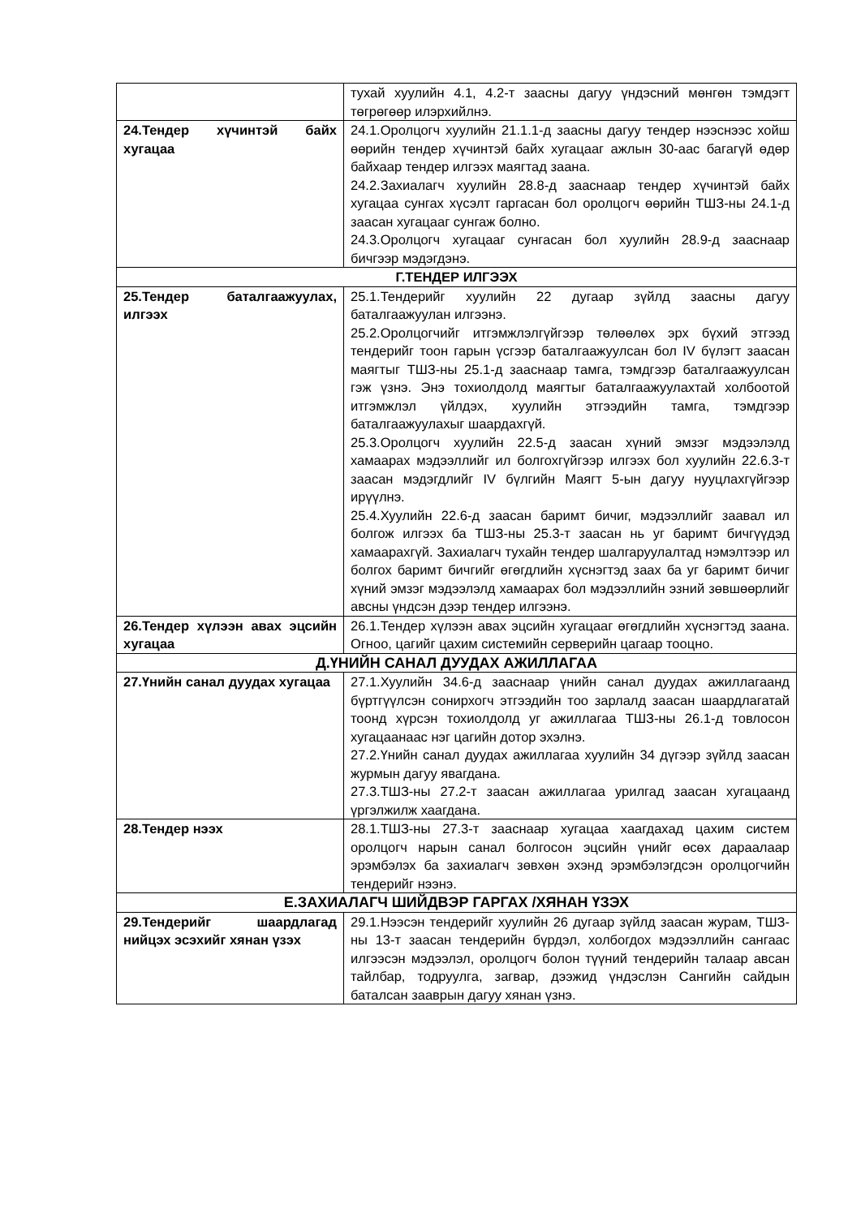| | тухай хуулийн 4.1, 4.2-т заасны дагуу үндэсний мөнгөн тэмдэгт төгрөгөөр илэрхийлнэ. |
| 24.Тендер хүчинтэй байх хугацаа | 24.1.Оролцогч хуулийн 21.1.1-д заасны дагуу тендер нээснээс хойш өөрийн тендер хүчинтэй байх хугацааг ажлын 30-аас багагүй өдөр байхаар тендер илгээх маягтад заана. 24.2.Захиалагч хуулийн 28.8-д зааснаар тендер хүчинтэй байх хугацаа сунгах хүсэлт гаргасан бол оролцогч өөрийн ТШЗ-ны 24.1-д заасан хугацааг сунгаж болно. 24.3.Оролцогч хугацааг сунгасан бол хуулийн 28.9-д зааснаар бичгээр мэдэгдэнэ. |
| Г.ТЕНДЕР ИЛГЭЭХ | |
| 25.Тендер баталгаажуулах, илгээх | 25.1.Тендерийг хуулийн 22 дугаар зүйлд заасны дагуу баталгаажуулан илгээнэ. 25.2.Оролцогчийг итгэмжлэлгүйгээр төлөөлөх эрх бүхий этгээд тендерийг тоон гарын үсгээр баталгаажуулсан бол IV бүлэгт заасан маягтыг ТШЗ-ны 25.1-д зааснаар тамга, тэмдгээр баталгаажуулсан гэж үзнэ. Энэ тохиолдолд маягтыг баталгаажуулахтай холбоотой итгэмжлэл үйлдэх, хуулийн этгээдийн тамга, тэмдгээр баталгаажуулахыг шаардахгүй. 25.3.Оролцогч хуулийн 22.5-д заасан хүний эмзэг мэдээлэлд хамаарах мэдээллийг ил болгохгүйгээр илгээх бол хуулийн 22.6.3-т заасан мэдэгдлийг IV бүлгийн Маягт 5-ын дагуу нууцлахгүйгээр ирүүлнэ. 25.4.Хуулийн 22.6-д заасан баримт бичиг, мэдээллийг заавал ил болгож илгээх ба ТШЗ-ны 25.3-т заасан нь уг баримт бичгүүдэд хамаарахгүй. Захиалагч тухайн тендер шалгаруулалтад нэмэлтээр ил болгох баримт бичгийг өгөгдлийн хүснэгтэд заах ба уг баримт бичиг хүний эмзэг мэдээлэлд хамаарах бол мэдээллийн эзний зөвшөөрлийг авсны үндсэн дээр тендер илгээнэ. |
| 26.Тендер хүлээн авах эцсийн хугацаа | 26.1.Тендер хүлээн авах эцсийн хугацааг өгөгдлийн хүснэгтэд заана. Огноо, цагийг цахим системийн серверийн цагаар тооцно. |
| Д.ҮНИЙН САНАЛ ДУУДАХ АЖИЛЛАГАА | |
| 27.Үнийн санал дуудах хугацаа | 27.1.Хуулийн 34.6-д зааснаар үнийн санал дуудах ажиллагаанд бүртгүүлсэн сонирхогч этгээдийн тоо зарлалд заасан шаардлагатай тоонд хүрсэн тохиолдолд уг ажиллагаа ТШЗ-ны 26.1-д товлосон хугацаанаас нэг цагийн дотор эхэлнэ. 27.2.Үнийн санал дуудах ажиллагаа хуулийн 34 дүгээр зүйлд заасан журмын дагуу явагдана. 27.3.ТШЗ-ны 27.2-т заасан ажиллагаа урилгад заасан хугацаанд үргэлжилж хаагдана. |
| 28.Тендер нээх | 28.1.ТШЗ-ны 27.3-т зааснаар хугацаа хаагдахад цахим систем оролцогч нарын санал болгосон эцсийн үнийг өсөх дараалаар эрэмбэлэх ба захиалагч зөвхөн эхэнд эрэмбэлэгдсэн оролцогчийн тендерийг нээнэ. |
| Е.ЗАХИАЛАГЧ ШИЙДВЭР ГАРГАХ /ХЯНАН ҮЗЭХ | |
| 29.Тендерийг шаардлагад нийцэх эсэхийг хянан үзэх | 29.1.Нээсэн тендерийг хуулийн 26 дугаар зүйлд заасан журам, ТШЗ-ны 13-т заасан тендерийн бүрдэл, холбогдох мэдээллийн сангаас илгээсэн мэдээлэл, оролцогч болон түүний тендерийн талаар авсан тайлбар, тодруулга, загвар, дээжид үндэслэн Сангийн сайдын баталсан зааврын дагуу хянан үзнэ. |